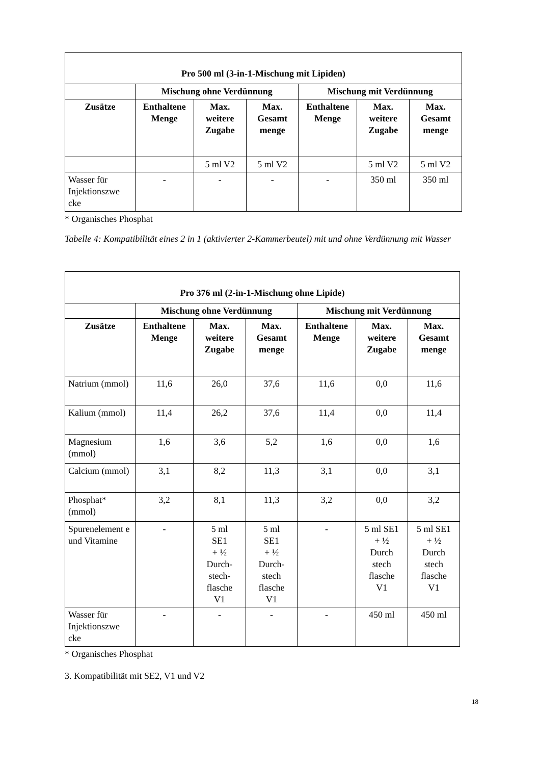| Pro 500 ml (3-in-1-Mischung mit Lipiden) | | | | | | |
| --- | --- | --- | --- | --- | --- | --- |
| | Mischung ohne Verdünnung | | | Mischung mit Verdünnung | | |
| Zusätze | Enthaltene Menge | Max. weitere Zugabe | Max. Gesamt menge | Enthaltene Menge | Max. weitere Zugabe | Max. Gesamt menge |
| | | 5 ml V2 | 5 ml V2 | | 5 ml V2 | 5 ml V2 |
| Wasser für Injektionszwe cke | - | - | - | - | 350 ml | 350 ml |
* Organisches Phosphat
Tabelle 4: Kompatibilität eines 2 in 1 (aktivierter 2-Kammerbeutel) mit und ohne Verdünnung mit Wasser
| Pro 376 ml (2-in-1-Mischung ohne Lipide) | | | | | | |
| --- | --- | --- | --- | --- | --- | --- |
| | Mischung ohne Verdünnung | | | Mischung mit Verdünnung | | |
| Zusätze | Enthaltene Menge | Max. weitere Zugabe | Max. Gesamt menge | Enthaltene Menge | Max. weitere Zugabe | Max. Gesamt menge |
| Natrium (mmol) | 11,6 | 26,0 | 37,6 | 11,6 | 0,0 | 11,6 |
| Kalium (mmol) | 11,4 | 26,2 | 37,6 | 11,4 | 0,0 | 11,4 |
| Magnesium (mmol) | 1,6 | 3,6 | 5,2 | 1,6 | 0,0 | 1,6 |
| Calcium (mmol) | 3,1 | 8,2 | 11,3 | 3,1 | 0,0 | 3,1 |
| Phosphat* (mmol) | 3,2 | 8,1 | 11,3 | 3,2 | 0,0 | 3,2 |
| Spurenelement e und Vitamine | - | 5 ml SE1 + ½ Durch- stech- flasche V1 | 5 ml SE1 + ½ Durch- stech flasche V1 | - | 5 ml SE1 + ½ Durch stech flasche V1 | 5 ml SE1 + ½ Durch stech flasche V1 |
| Wasser für Injektionszwe cke | - | - | - | - | 450 ml | 450 ml |
* Organisches Phosphat
3. Kompatibilität mit SE2, V1 und V2
18